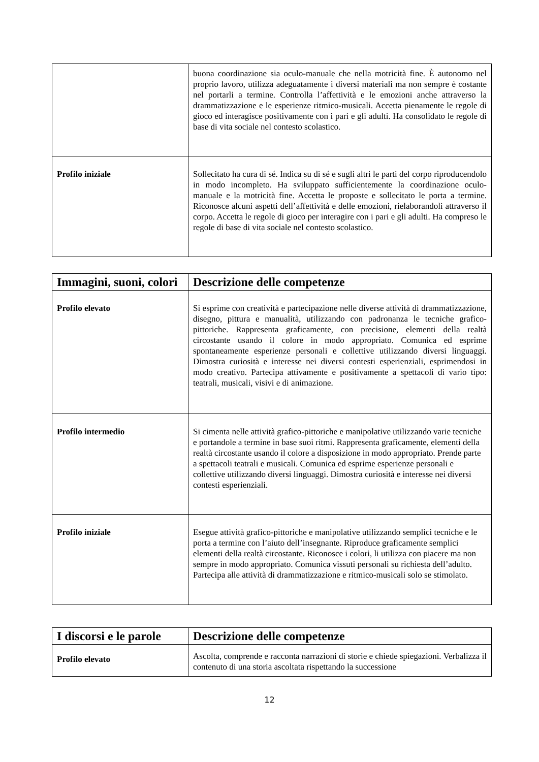| | buona coordinazione sia oculo-manuale che nella motricità fine. È autonomo nel proprio lavoro, utilizza adeguatamente i diversi materiali ma non sempre è costante nel portarli a termine. Controlla l’affettività e le emozioni anche attraverso la drammatizzazione e le esperienze ritmico-musicali. Accetta pienamente le regole di gioco ed interagisce positivamente con i pari e gli adulti. Ha consolidato le regole di base di vita sociale nel contesto scolastico. |
| Profilo iniziale | Sollecitato ha cura di sé. Indica su di sé e sugli altri le parti del corpo riproducendolo in modo incompleto. Ha sviluppato sufficientemente la coordinazione oculo-manuale e la motricità fine. Accetta le proposte e sollecitato le porta a termine. Riconosce alcuni aspetti dell’affettività e delle emozioni, rielaborandoli attraverso il corpo. Accetta le regole di gioco per interagire con i pari e gli adulti. Ha compreso le regole di base di vita sociale nel contesto scolastico. |
| Immagini, suoni, colori | Descrizione delle competenze |
| --- | --- |
| Profilo elevato | Si esprime con creatività e partecipazione nelle diverse attività di drammatizzazione, disegno, pittura e manualità, utilizzando con padronanza le tecniche grafico-pittoriche. Rappresenta graficamente, con precisione, elementi della realtà circostante usando il colore in modo appropriato. Comunica ed esprime spontaneamente esperienze personali e collettive utilizzando diversi linguaggi. Dimostra curiosità e interesse nei diversi contesti esperienziali, esprimendosi in modo creativo. Partecipa attivamente e positivamente a spettacoli di vario tipo: teatrali, musicali, visivi e di animazione. |
| Profilo intermedio | Si cimenta nelle attività grafico-pittoriche e manipolative utilizzando varie tecniche e portandole a termine in base suoi ritmi. Rappresenta graficamente, elementi della realtà circostante usando il colore a disposizione in modo appropriato. Prende parte a spettacoli teatrali e musicali. Comunica ed esprime esperienze personali e collettive utilizzando diversi linguaggi. Dimostra curiosità e interesse nei diversi contesti esperienziali. |
| Profilo iniziale | Esegue attività grafico-pittoriche e manipolative utilizzando semplici tecniche e le porta a termine con l’aiuto dell’insegnante. Riproduce graficamente semplici elementi della realtà circostante. Riconosce i colori, li utilizza con piacere ma non sempre in modo appropriato. Comunica vissuti personali su richiesta dell’adulto. Partecipa alle attività di drammatizzazione e ritmico-musicali solo se stimolato. |
| I discorsi e le parole | Descrizione delle competenze |
| --- | --- |
| Profilo elevato | Ascolta, comprende e racconta narrazioni di storie e chiede spiegazioni. Verbalizza il contenuto di una storia ascoltata rispettando la successione |
12